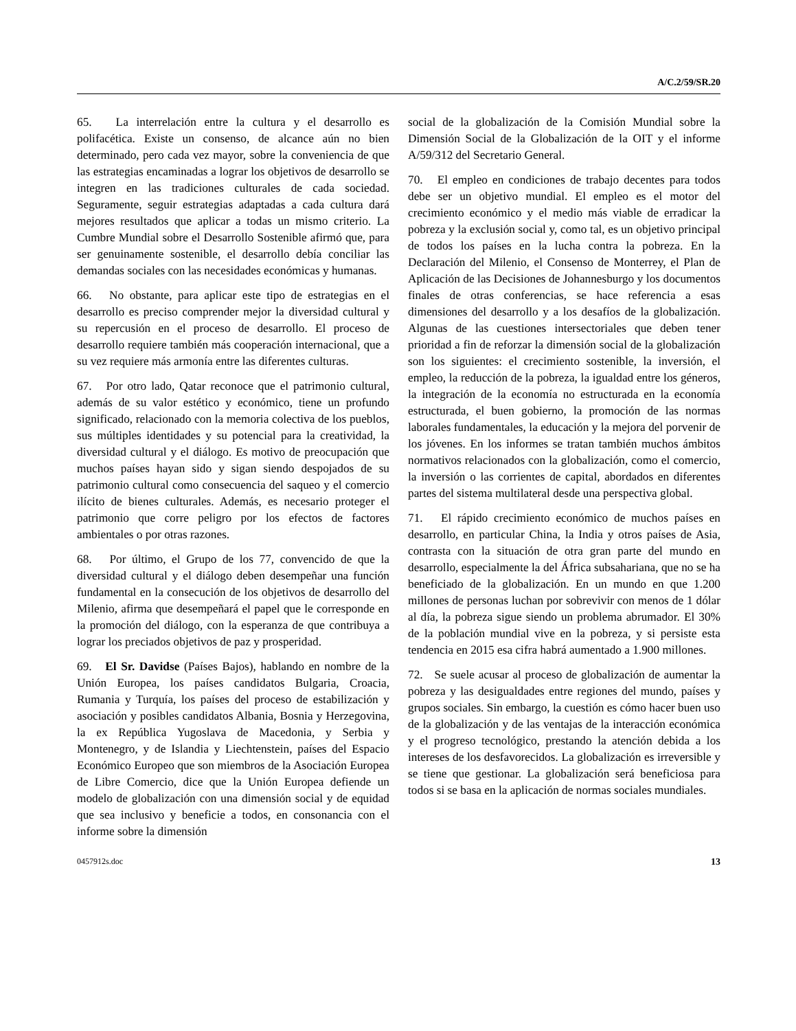A/C.2/59/SR.20
65. La interrelación entre la cultura y el desarrollo es polifacética. Existe un consenso, de alcance aún no bien determinado, pero cada vez mayor, sobre la conveniencia de que las estrategias encaminadas a lograr los objetivos de desarrollo se integren en las tradiciones culturales de cada sociedad. Seguramente, seguir estrategias adaptadas a cada cultura dará mejores resultados que aplicar a todas un mismo criterio. La Cumbre Mundial sobre el Desarrollo Sostenible afirmó que, para ser genuinamente sostenible, el desarrollo debía conciliar las demandas sociales con las necesidades económicas y humanas.
66. No obstante, para aplicar este tipo de estrategias en el desarrollo es preciso comprender mejor la diversidad cultural y su repercusión en el proceso de desarrollo. El proceso de desarrollo requiere también más cooperación internacional, que a su vez requiere más armonía entre las diferentes culturas.
67. Por otro lado, Qatar reconoce que el patrimonio cultural, además de su valor estético y económico, tiene un profundo significado, relacionado con la memoria colectiva de los pueblos, sus múltiples identidades y su potencial para la creatividad, la diversidad cultural y el diálogo. Es motivo de preocupación que muchos países hayan sido y sigan siendo despojados de su patrimonio cultural como consecuencia del saqueo y el comercio ilícito de bienes culturales. Además, es necesario proteger el patrimonio que corre peligro por los efectos de factores ambientales o por otras razones.
68. Por último, el Grupo de los 77, convencido de que la diversidad cultural y el diálogo deben desempeñar una función fundamental en la consecución de los objetivos de desarrollo del Milenio, afirma que desempeñará el papel que le corresponde en la promoción del diálogo, con la esperanza de que contribuya a lograr los preciados objetivos de paz y prosperidad.
69. El Sr. Davidse (Países Bajos), hablando en nombre de la Unión Europea, los países candidatos Bulgaria, Croacia, Rumania y Turquía, los países del proceso de estabilización y asociación y posibles candidatos Albania, Bosnia y Herzegovina, la ex República Yugoslava de Macedonia, y Serbia y Montenegro, y de Islandia y Liechtenstein, países del Espacio Económico Europeo que son miembros de la Asociación Europea de Libre Comercio, dice que la Unión Europea defiende un modelo de globalización con una dimensión social y de equidad que sea inclusivo y beneficie a todos, en consonancia con el informe sobre la dimensión
social de la globalización de la Comisión Mundial sobre la Dimensión Social de la Globalización de la OIT y el informe A/59/312 del Secretario General.
70. El empleo en condiciones de trabajo decentes para todos debe ser un objetivo mundial. El empleo es el motor del crecimiento económico y el medio más viable de erradicar la pobreza y la exclusión social y, como tal, es un objetivo principal de todos los países en la lucha contra la pobreza. En la Declaración del Milenio, el Consenso de Monterrey, el Plan de Aplicación de las Decisiones de Johannesburgo y los documentos finales de otras conferencias, se hace referencia a esas dimensiones del desarrollo y a los desafíos de la globalización. Algunas de las cuestiones intersectoriales que deben tener prioridad a fin de reforzar la dimensión social de la globalización son los siguientes: el crecimiento sostenible, la inversión, el empleo, la reducción de la pobreza, la igualdad entre los géneros, la integración de la economía no estructurada en la economía estructurada, el buen gobierno, la promoción de las normas laborales fundamentales, la educación y la mejora del porvenir de los jóvenes. En los informes se tratan también muchos ámbitos normativos relacionados con la globalización, como el comercio, la inversión o las corrientes de capital, abordados en diferentes partes del sistema multilateral desde una perspectiva global.
71. El rápido crecimiento económico de muchos países en desarrollo, en particular China, la India y otros países de Asia, contrasta con la situación de otra gran parte del mundo en desarrollo, especialmente la del África subsahariana, que no se ha beneficiado de la globalización. En un mundo en que 1.200 millones de personas luchan por sobrevivir con menos de 1 dólar al día, la pobreza sigue siendo un problema abrumador. El 30% de la población mundial vive en la pobreza, y si persiste esta tendencia en 2015 esa cifra habrá aumentado a 1.900 millones.
72. Se suele acusar al proceso de globalización de aumentar la pobreza y las desigualdades entre regiones del mundo, países y grupos sociales. Sin embargo, la cuestión es cómo hacer buen uso de la globalización y de las ventajas de la interacción económica y el progreso tecnológico, prestando la atención debida a los intereses de los desfavorecidos. La globalización es irreversible y se tiene que gestionar. La globalización será beneficiosa para todos si se basa en la aplicación de normas sociales mundiales.
0457912s.doc 13